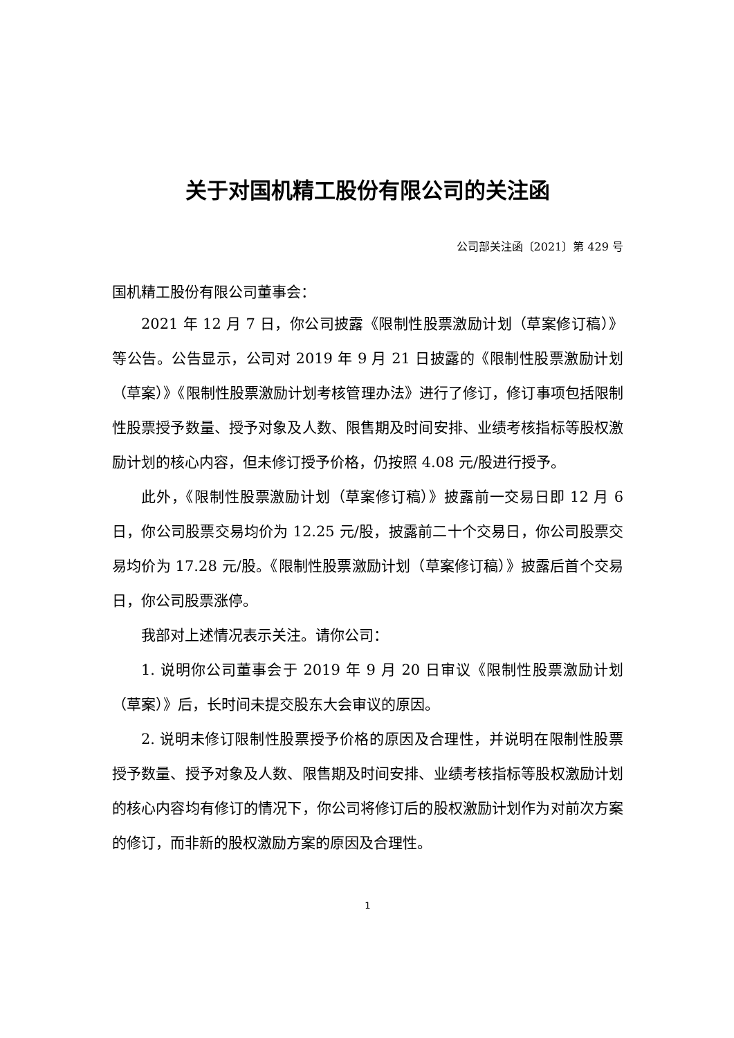关于对国机精工股份有限公司的关注函
公司部关注函〔2021〕第 429 号
国机精工股份有限公司董事会：
2021 年 12 月 7 日，你公司披露《限制性股票激励计划（草案修订稿）》等公告。公告显示，公司对 2019 年 9 月 21 日披露的《限制性股票激励计划（草案）》《限制性股票激励计划考核管理办法》进行了修订，修订事项包括限制性股票授予数量、授予对象及人数、限售期及时间安排、业绩考核指标等股权激励计划的核心内容，但未修订授予价格，仍按照 4.08 元/股进行授予。
此外，《限制性股票激励计划（草案修订稿）》披露前一交易日即 12 月 6 日，你公司股票交易均价为 12.25 元/股，披露前二十个交易日，你公司股票交易均价为 17.28 元/股。《限制性股票激励计划（草案修订稿）》披露后首个交易日，你公司股票涨停。
我部对上述情况表示关注。请你公司：
1. 说明你公司董事会于 2019 年 9 月 20 日审议《限制性股票激励计划（草案）》后，长时间未提交股东大会审议的原因。
2. 说明未修订限制性股票授予价格的原因及合理性，并说明在限制性股票授予数量、授予对象及人数、限售期及时间安排、业绩考核指标等股权激励计划的核心内容均有修订的情况下，你公司将修订后的股权激励计划作为对前次方案的修订，而非新的股权激励方案的原因及合理性。
1